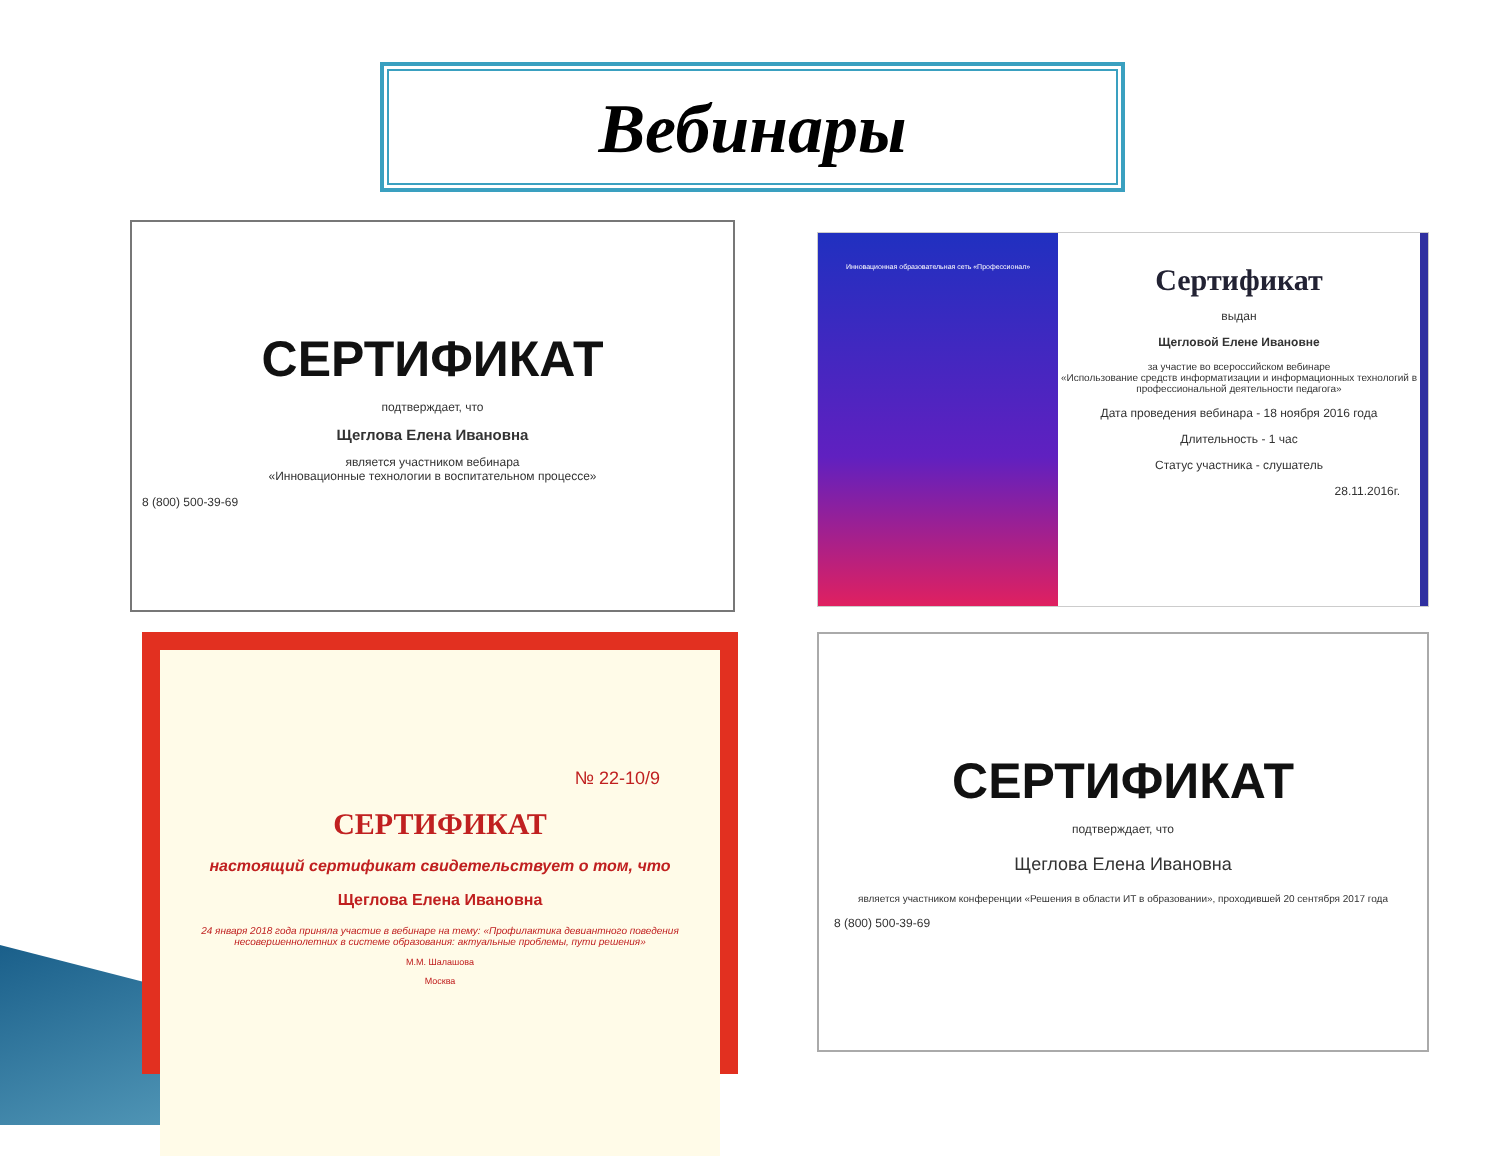Вебинары
СЕРТИФИКАТ
подтверждает, что
Щеглова Елена Ивановна
является участником вебинара
«Инновационные технологии в воспитательном процессе»
8 (800) 500-39-69
Инновационная образовательная сеть «Профессионал»
Сертификат
выдан
Щегловой Елене Ивановне
за участие во всероссийском вебинаре
«Использование средств информатизации и информационных технологий в профессиональной деятельности педагога»
Дата проведения вебинара - 18 ноября 2016 года
Длительность - 1 час
Статус участника - слушатель
28.11.2016г.
№ 22-10/9
СЕРТИФИКАТ
настоящий сертификат свидетельствует о том, что
Щеглова Елена Ивановна
24 января 2018 года приняла участие в вебинаре на тему: «Профилактика девиантного поведения несовершеннолетних в системе образования: актуальные проблемы, пути решения»
М.М. Шалашова
Москва
СЕРТИФИКАТ
подтверждает, что
Щеглова Елена Ивановна
является участником конференции «Решения в области ИТ в образовании», проходившей 20 сентября 2017 года
8 (800) 500-39-69